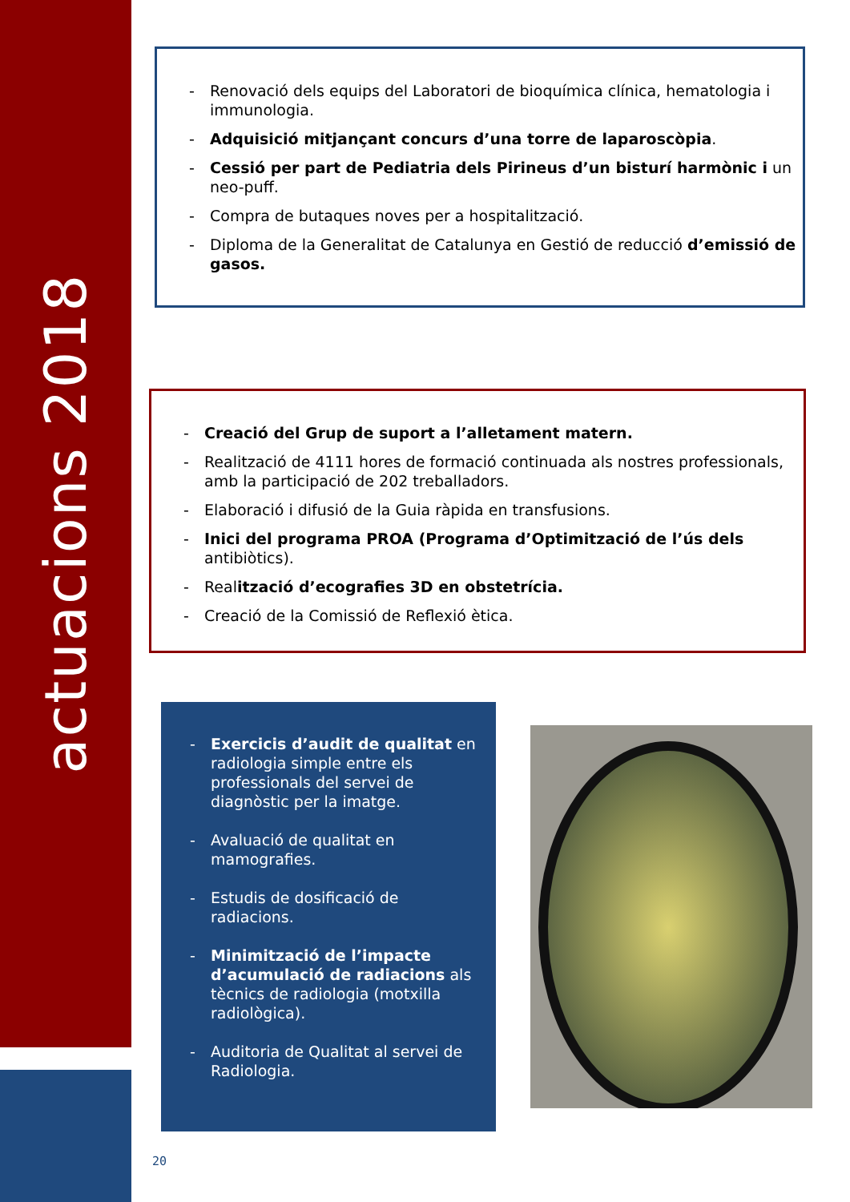actuacions 2018
- Renovació dels equips del Laboratori de bioquímica clínica, hematologia i immunologia.
- Adquisició mitjançant concurs d’una torre de laparoscòpia.
- Cessió per part de Pediatria dels Pirineus d’un bisturí harmònic i un neo-puff.
- Compra de butaques noves per a hospitalització.
- Diploma de la Generalitat de Catalunya en Gestió de reducció d’emissió de gasos.
- Creació del Grup de suport a l’alletament matern.
- Realització de 4111 hores de formació continuada als nostres professionals, amb la participació de 202 treballadors.
- Elaboració i difusió de la Guia ràpida en transfusions.
- Inici del programa PROA (Programa d’Optimització de l’ús dels antibiòtics).
- Realització d’ecografies 3D en obstetrícia.
- Creació de la Comissió de Reflexió ètica.
- Exercicis d’audit de qualitat en radiologia simple entre els professionals del servei de diagnòstic per la imatge.
- Avaluació de qualitat en mamografies.
- Estudis de dosificació de radiacions.
- Minimització de l’impacte d’acumulació de radiacions als tècnics de radiologia (motxilla radiològica).
- Auditoria de Qualitat al servei de Radiologia.
20